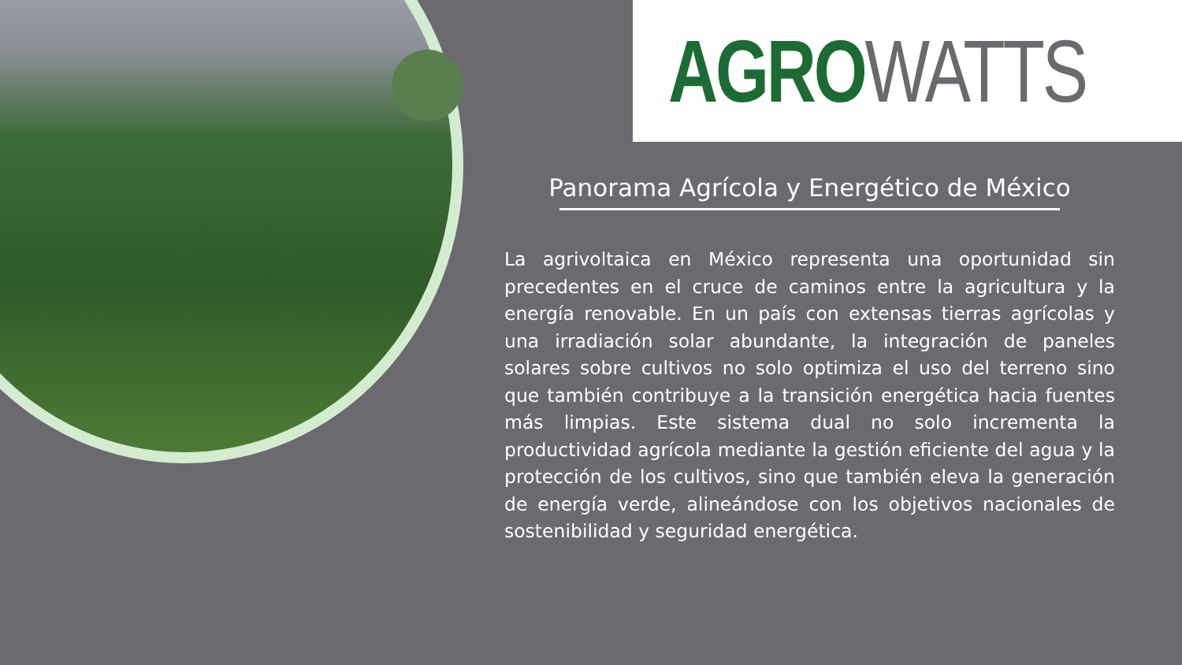AGRO WATTS
Panorama Agrícola y Energético de México
La agrivoltaica en México representa una oportunidad sin precedentes en el cruce de caminos entre la agricultura y la energía renovable. En un país con extensas tierras agrícolas y una irradiación solar abundante, la integración de paneles solares sobre cultivos no solo optimiza el uso del terreno sino que también contribuye a la transición energética hacia fuentes más limpias. Este sistema dual no solo incrementa la productividad agrícola mediante la gestión eficiente del agua y la protección de los cultivos, sino que también eleva la generación de energía verde, alineándose con los objetivos nacionales de sostenibilidad y seguridad energética.